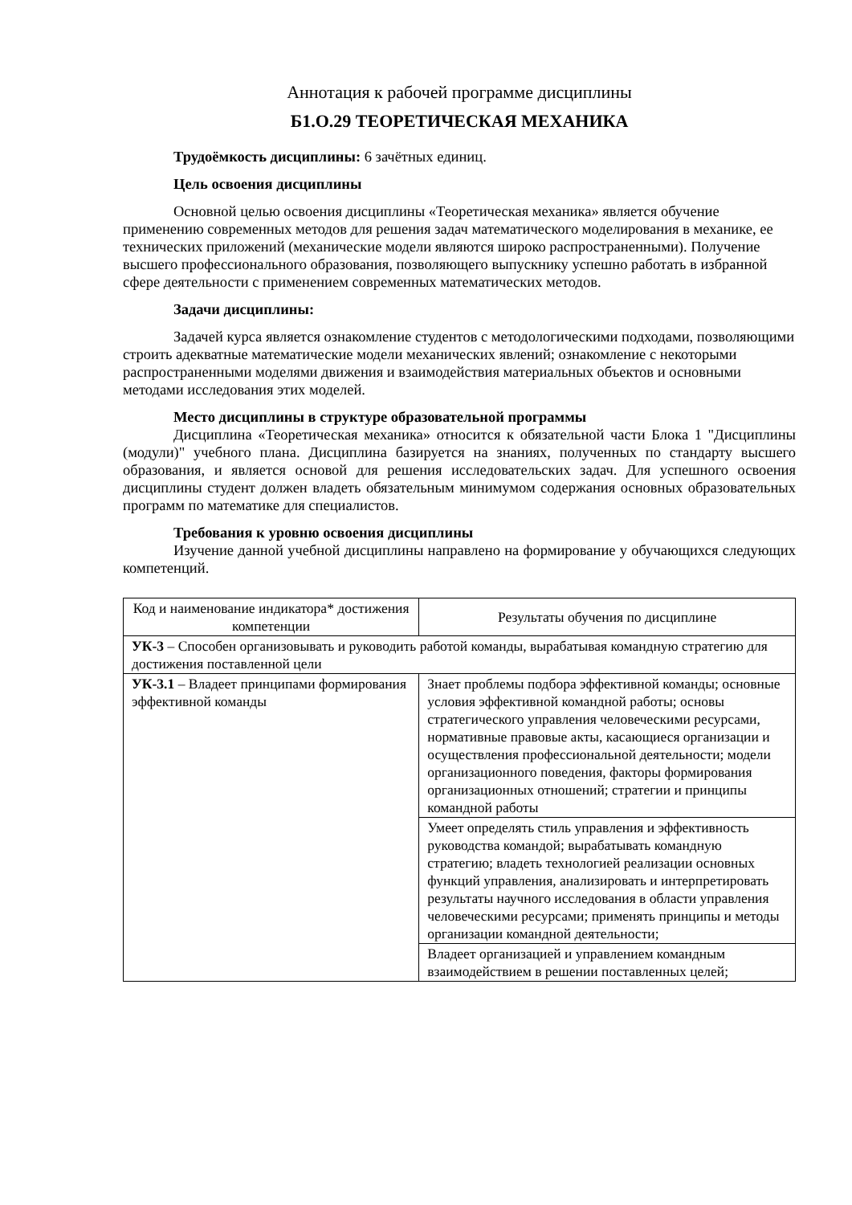Аннотация к рабочей программе дисциплины
Б1.О.29 ТЕОРЕТИЧЕСКАЯ МЕХАНИКА
Трудоёмкость дисциплины: 6 зачётных единиц.
Цель освоения дисциплины
Основной целью освоения дисциплины «Теоретическая механика» является обучение применению современных методов для решения задач математического моделирования в механике, ее технических приложений (механические модели являются широко распространенными). Получение высшего профессионального образования, позволяющего выпускнику успешно работать в избранной сфере деятельности с применением современных математических методов.
Задачи дисциплины:
Задачей курса является ознакомление студентов с методологическими подходами, позволяющими строить адекватные математические модели механических явлений; ознакомление с некоторыми распространенными моделями движения и взаимодействия материальных объектов и основными методами исследования этих моделей.
Место дисциплины в структуре образовательной программы
Дисциплина «Теоретическая механика» относится к обязательной части Блока 1 "Дисциплины (модули)" учебного плана. Дисциплина базируется на знаниях, полученных по стандарту высшего образования, и является основой для решения исследовательских задач. Для успешного освоения дисциплины студент должен владеть обязательным минимумом содержания основных образовательных программ по математике для специалистов.
Требования к уровню освоения дисциплины
Изучение данной учебной дисциплины направлено на формирование у обучающихся следующих компетенций.
| Код и наименование индикатора* достижения компетенции | Результаты обучения по дисциплине |
| --- | --- |
| УК-3 – Способен организовывать и руководить работой команды, вырабатывая командную стратегию для достижения поставленной цели | |
| УК-3.1 – Владеет принципами формирования эффективной команды | Знает проблемы подбора эффективной команды; основные условия эффективной командной работы; основы стратегического управления человеческими ресурсами, нормативные правовые акты, касающиеся организации и осуществления профессиональной деятельности; модели организационного поведения, факторы формирования организационных отношений; стратегии и принципы командной работы |
| | Умеет определять стиль управления и эффективность руководства командой; вырабатывать командную стратегию; владеть технологией реализации основных функций управления, анализировать и интерпретировать результаты научного исследования в области управления человеческими ресурсами; применять принципы и методы организации командной деятельности; |
| | Владеет организацией и управлением командным взаимодействием в решении поставленных целей; |